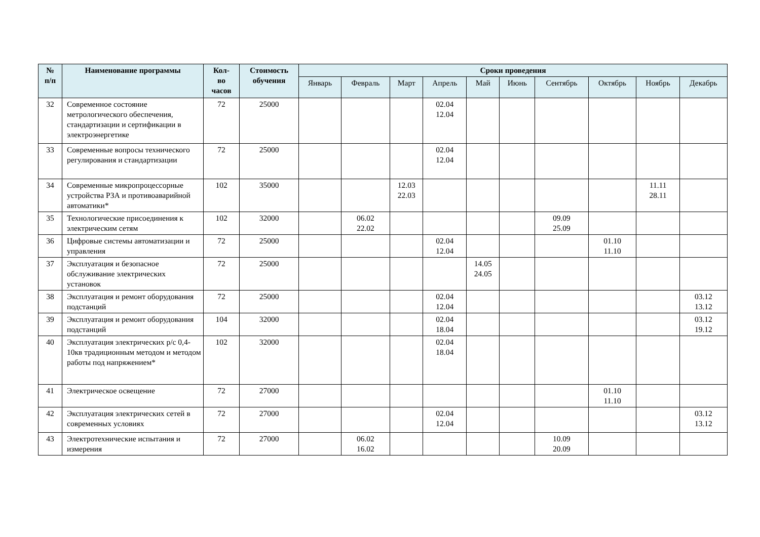| № п/п | Наименование программы | Кол- во часов | Стоимость обучения | Сроки проведения | | | | | | | | | |
| --- | --- | --- | --- | --- | --- | --- | --- | --- | --- | --- | --- | --- | --- |
| | | | | Январь | Февраль | Март | Апрель | Май | Июнь | Сентябрь | Октябрь | Ноябрь | Декабрь |
| 32 | Современное состояние метрологического обеспечения, стандартизации и сертификации в электроэнергетике | 72 | 25000 | | | | 02.04 12.04 | | | | | | |
| 33 | Современные вопросы технического регулирования и стандартизации | 72 | 25000 | | | | 02.04 12.04 | | | | | | |
| 34 | Современные микропроцессорные устройства РЗА и противоаварийной автоматики* | 102 | 35000 | | | 12.03 22.03 | | | | | | 11.11 28.11 | |
| 35 | Технологические присоединения к электрическим сетям | 102 | 32000 | | 06.02 22.02 | | | | | 09.09 25.09 | | | |
| 36 | Цифровые системы автоматизации и управления | 72 | 25000 | | | | 02.04 12.04 | | | | 01.10 11.10 | | |
| 37 | Эксплуатация и безопасное обслуживание электрических установок | 72 | 25000 | | | | | 14.05 24.05 | | | | | |
| 38 | Эксплуатация и ремонт оборудования подстанций | 72 | 25000 | | | | 02.04 12.04 | | | | | | 03.12 13.12 |
| 39 | Эксплуатация и ремонт оборудования подстанций | 104 | 32000 | | | | 02.04 18.04 | | | | | | 03.12 19.12 |
| 40 | Эксплуатация электрических р/с 0,4-10кв традиционным методом и методом работы под напряжением* | 102 | 32000 | | | | 02.04 18.04 | | | | | | |
| 41 | Электрическое освещение | 72 | 27000 | | | | | | | | 01.10 11.10 | | |
| 42 | Эксплуатация электрических сетей в современных условиях | 72 | 27000 | | | | 02.04 12.04 | | | | | | 03.12 13.12 |
| 43 | Электротехнические испытания и измерения | 72 | 27000 | | 06.02 16.02 | | | | | 10.09 20.09 | | | |